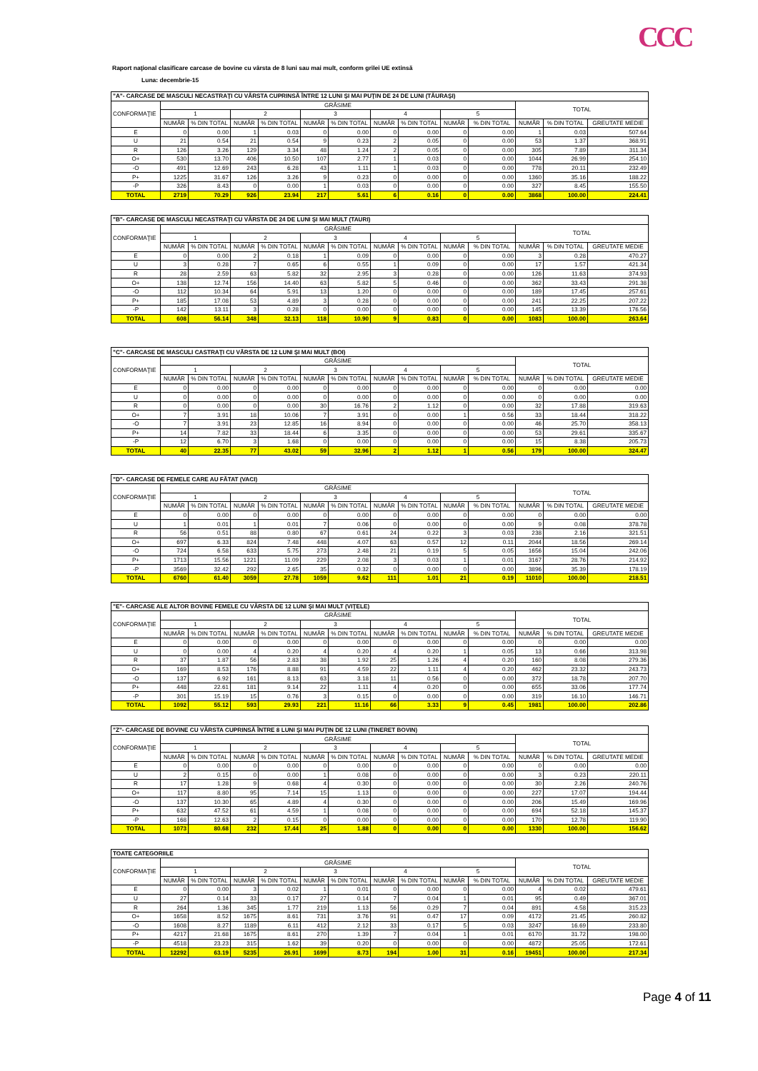CCC
Raport naţional clasificare carcase de bovine cu vârsta de 8 luni sau mai mult, conform grilei UE extinsă
Luna: decembrie-15
| "A"- CARCASE DE MASCULI NECASTRAŢI CU VÂRSTA CUPRINSĂ ÎNTRE 12 LUNI ŞI MAI PUŢIN DE 24 DE LUNI (TĂURAŞI) | | | | | | | | | | | | | |
| --- | --- | --- | --- | --- | --- | --- | --- | --- | --- | --- | --- | --- | --- |
| CONFORMAŢIE | GRĂSIME | | | | | | | | | | TOTAL | | |
| | 1 | | 2 | | 3 | | 4 | | 5 | | | | |
| | NUMĂR | % DIN TOTAL | NUMĂR | % DIN TOTAL | NUMĂR | % DIN TOTAL | NUMĂR | % DIN TOTAL | NUMĂR | % DIN TOTAL | NUMĂR | % DIN TOTAL | GREUTATE MEDIE |
| E | 0 | 0.00 | 1 | 0.03 | 0 | 0.00 | 0 | 0.00 | 0 | 0.00 | 1 | 0.03 | 507.64 |
| U | 21 | 0.54 | 21 | 0.54 | 9 | 0.23 | 2 | 0.05 | 0 | 0.00 | 53 | 1.37 | 368.91 |
| R | 126 | 3.26 | 129 | 3.34 | 48 | 1.24 | 2 | 0.05 | 0 | 0.00 | 305 | 7.89 | 311.34 |
| O+ | 530 | 13.70 | 406 | 10.50 | 107 | 2.77 | 1 | 0.03 | 0 | 0.00 | 1044 | 26.99 | 254.10 |
| -O | 491 | 12.69 | 243 | 6.28 | 43 | 1.11 | 1 | 0.03 | 0 | 0.00 | 778 | 20.11 | 232.49 |
| P+ | 1225 | 31.67 | 126 | 3.26 | 9 | 0.23 | 0 | 0.00 | 0 | 0.00 | 1360 | 35.16 | 188.22 |
| -P | 326 | 8.43 | 0 | 0.00 | 1 | 0.03 | 0 | 0.00 | 0 | 0.00 | 327 | 8.45 | 155.50 |
| TOTAL | 2719 | 70.29 | 926 | 23.94 | 217 | 5.61 | 6 | 0.16 | 0 | 0.00 | 3868 | 100.00 | 224.41 |
| "B"- CARCASE DE MASCULI NECASTRAŢI CU VÂRSTA DE 24 DE LUNI ŞI MAI MULT (TAURI) | | | | | | | | | | | | | |
| --- | --- | --- | --- | --- | --- | --- | --- | --- | --- | --- | --- | --- | --- |
| CONFORMAŢIE | GRĂSIME | | | | | | | | | | TOTAL | | |
| | 1 | | 2 | | 3 | | 4 | | 5 | | | | |
| | NUMĂR | % DIN TOTAL | NUMĂR | % DIN TOTAL | NUMĂR | % DIN TOTAL | NUMĂR | % DIN TOTAL | NUMĂR | % DIN TOTAL | NUMĂR | % DIN TOTAL | GREUTATE MEDIE |
| E | 0 | 0.00 | 2 | 0.18 | 1 | 0.09 | 0 | 0.00 | 0 | 0.00 | 3 | 0.28 | 470.27 |
| U | 3 | 0.28 | 7 | 0.65 | 6 | 0.55 | 1 | 0.09 | 0 | 0.00 | 17 | 1.57 | 421.34 |
| R | 28 | 2.59 | 63 | 5.82 | 32 | 2.95 | 3 | 0.28 | 0 | 0.00 | 126 | 11.63 | 374.93 |
| O+ | 138 | 12.74 | 156 | 14.40 | 63 | 5.82 | 5 | 0.46 | 0 | 0.00 | 362 | 33.43 | 291.38 |
| -O | 112 | 10.34 | 64 | 5.91 | 13 | 1.20 | 0 | 0.00 | 0 | 0.00 | 189 | 17.45 | 257.61 |
| P+ | 185 | 17.08 | 53 | 4.89 | 3 | 0.28 | 0 | 0.00 | 0 | 0.00 | 241 | 22.25 | 207.22 |
| -P | 142 | 13.11 | 3 | 0.28 | 0 | 0.00 | 0 | 0.00 | 0 | 0.00 | 145 | 13.39 | 176.56 |
| TOTAL | 608 | 56.14 | 348 | 32.13 | 118 | 10.90 | 9 | 0.83 | 0 | 0.00 | 1083 | 100.00 | 263.64 |
| "C"- CARCASE DE MASCULI CASTRAŢI CU VÂRSTA DE 12 LUNI ŞI MAI MULT (BOI) | | | | | | | | | | | | | |
| --- | --- | --- | --- | --- | --- | --- | --- | --- | --- | --- | --- | --- | --- |
| CONFORMAŢIE | GRĂSIME | | | | | | | | | | TOTAL | | |
| | 1 | | 2 | | 3 | | 4 | | 5 | | | | |
| | NUMĂR | % DIN TOTAL | NUMĂR | % DIN TOTAL | NUMĂR | % DIN TOTAL | NUMĂR | % DIN TOTAL | NUMĂR | % DIN TOTAL | NUMĂR | % DIN TOTAL | GREUTATE MEDIE |
| E | 0 | 0.00 | 0 | 0.00 | 0 | 0.00 | 0 | 0.00 | 0 | 0.00 | 0 | 0.00 | 0.00 |
| U | 0 | 0.00 | 0 | 0.00 | 0 | 0.00 | 0 | 0.00 | 0 | 0.00 | 0 | 0.00 | 0.00 |
| R | 0 | 0.00 | 0 | 0.00 | 30 | 16.76 | 2 | 1.12 | 0 | 0.00 | 32 | 17.88 | 319.63 |
| O+ | 7 | 3.91 | 18 | 10.06 | 7 | 3.91 | 0 | 0.00 | 1 | 0.56 | 33 | 18.44 | 318.22 |
| -O | 7 | 3.91 | 23 | 12.85 | 16 | 8.94 | 0 | 0.00 | 0 | 0.00 | 46 | 25.70 | 358.13 |
| P+ | 14 | 7.82 | 33 | 18.44 | 6 | 3.35 | 0 | 0.00 | 0 | 0.00 | 53 | 29.61 | 335.67 |
| -P | 12 | 6.70 | 3 | 1.68 | 0 | 0.00 | 0 | 0.00 | 0 | 0.00 | 15 | 8.38 | 205.73 |
| TOTAL | 40 | 22.35 | 77 | 43.02 | 59 | 32.96 | 2 | 1.12 | 1 | 0.56 | 179 | 100.00 | 324.47 |
| "D"- CARCASE DE FEMELE CARE AU FĂTAT (VACI) | | | | | | | | | | | | | |
| --- | --- | --- | --- | --- | --- | --- | --- | --- | --- | --- | --- | --- | --- |
| CONFORMAŢIE | GRĂSIME | | | | | | | | | | TOTAL | | |
| | 1 | | 2 | | 3 | | 4 | | 5 | | | | |
| | NUMĂR | % DIN TOTAL | NUMĂR | % DIN TOTAL | NUMĂR | % DIN TOTAL | NUMĂR | % DIN TOTAL | NUMĂR | % DIN TOTAL | NUMĂR | % DIN TOTAL | GREUTATE MEDIE |
| E | 0 | 0.00 | 0 | 0.00 | 0 | 0.00 | 0 | 0.00 | 0 | 0.00 | 0 | 0.00 | 0.00 |
| U | 1 | 0.01 | 1 | 0.01 | 7 | 0.06 | 0 | 0.00 | 0 | 0.00 | 9 | 0.08 | 378.78 |
| R | 56 | 0.51 | 88 | 0.80 | 67 | 0.61 | 24 | 0.22 | 3 | 0.03 | 238 | 2.16 | 321.51 |
| O+ | 697 | 6.33 | 824 | 7.48 | 448 | 4.07 | 63 | 0.57 | 12 | 0.11 | 2044 | 18.56 | 269.14 |
| -O | 724 | 6.58 | 633 | 5.75 | 273 | 2.48 | 21 | 0.19 | 5 | 0.05 | 1656 | 15.04 | 242.06 |
| P+ | 1713 | 15.56 | 1221 | 11.09 | 229 | 2.08 | 3 | 0.03 | 1 | 0.01 | 3167 | 28.76 | 214.92 |
| -P | 3569 | 32.42 | 292 | 2.65 | 35 | 0.32 | 0 | 0.00 | 0 | 0.00 | 3896 | 35.39 | 178.19 |
| TOTAL | 6760 | 61.40 | 3059 | 27.78 | 1059 | 9.62 | 111 | 1.01 | 21 | 0.19 | 11010 | 100.00 | 218.51 |
| "E"- CARCASE ALE ALTOR BOVINE FEMELE CU VÂRSTA DE 12 LUNI ŞI MAI MULT (VIŢELE) | | | | | | | | | | | | | |
| --- | --- | --- | --- | --- | --- | --- | --- | --- | --- | --- | --- | --- | --- |
| CONFORMAŢIE | GRĂSIME | | | | | | | | | | TOTAL | | |
| | 1 | | 2 | | 3 | | 4 | | 5 | | | | |
| | NUMĂR | % DIN TOTAL | NUMĂR | % DIN TOTAL | NUMĂR | % DIN TOTAL | NUMĂR | % DIN TOTAL | NUMĂR | % DIN TOTAL | NUMĂR | % DIN TOTAL | GREUTATE MEDIE |
| E | 0 | 0.00 | 0 | 0.00 | 0 | 0.00 | 0 | 0.00 | 0 | 0.00 | 0 | 0.00 | 0.00 |
| U | 0 | 0.00 | 4 | 0.20 | 4 | 0.20 | 4 | 0.20 | 1 | 0.05 | 13 | 0.66 | 313.98 |
| R | 37 | 1.87 | 56 | 2.83 | 38 | 1.92 | 25 | 1.26 | 4 | 0.20 | 160 | 8.08 | 279.36 |
| O+ | 169 | 8.53 | 176 | 8.88 | 91 | 4.59 | 22 | 1.11 | 4 | 0.20 | 462 | 23.32 | 243.73 |
| -O | 137 | 6.92 | 161 | 8.13 | 63 | 3.18 | 11 | 0.56 | 0 | 0.00 | 372 | 18.78 | 207.70 |
| P+ | 448 | 22.61 | 181 | 9.14 | 22 | 1.11 | 4 | 0.20 | 0 | 0.00 | 655 | 33.06 | 177.74 |
| -P | 301 | 15.19 | 15 | 0.76 | 3 | 0.15 | 0 | 0.00 | 0 | 0.00 | 319 | 16.10 | 146.71 |
| TOTAL | 1092 | 55.12 | 593 | 29.93 | 221 | 11.16 | 66 | 3.33 | 9 | 0.45 | 1981 | 100.00 | 202.86 |
| "Z"- CARCASE DE BOVINE CU VÂRSTA CUPRINSĂ ÎNTRE 8 LUNI ŞI MAI PUŢIN DE 12 LUNI (TINERET BOVIN) | | | | | | | | | | | | | |
| --- | --- | --- | --- | --- | --- | --- | --- | --- | --- | --- | --- | --- | --- |
| CONFORMAŢIE | GRĂSIME | | | | | | | | | | TOTAL | | |
| | 1 | | 2 | | 3 | | 4 | | 5 | | | | |
| | NUMĂR | % DIN TOTAL | NUMĂR | % DIN TOTAL | NUMĂR | % DIN TOTAL | NUMĂR | % DIN TOTAL | NUMĂR | % DIN TOTAL | NUMĂR | % DIN TOTAL | GREUTATE MEDIE |
| E | 0 | 0.00 | 0 | 0.00 | 0 | 0.00 | 0 | 0.00 | 0 | 0.00 | 0 | 0.00 | 0.00 |
| U | 2 | 0.15 | 0 | 0.00 | 1 | 0.08 | 0 | 0.00 | 0 | 0.00 | 3 | 0.23 | 220.11 |
| R | 17 | 1.28 | 9 | 0.68 | 4 | 0.30 | 0 | 0.00 | 0 | 0.00 | 30 | 2.26 | 240.76 |
| O+ | 117 | 8.80 | 95 | 7.14 | 15 | 1.13 | 0 | 0.00 | 0 | 0.00 | 227 | 17.07 | 194.44 |
| -O | 137 | 10.30 | 65 | 4.89 | 4 | 0.30 | 0 | 0.00 | 0 | 0.00 | 206 | 15.49 | 169.96 |
| P+ | 632 | 47.52 | 61 | 4.59 | 1 | 0.08 | 0 | 0.00 | 0 | 0.00 | 694 | 52.18 | 145.37 |
| -P | 168 | 12.63 | 2 | 0.15 | 0 | 0.00 | 0 | 0.00 | 0 | 0.00 | 170 | 12.78 | 119.90 |
| TOTAL | 1073 | 80.68 | 232 | 17.44 | 25 | 1.88 | 0 | 0.00 | 0 | 0.00 | 1330 | 100.00 | 156.62 |
| TOATE CATEGORIILE | | | | | | | | | | | | | |
| --- | --- | --- | --- | --- | --- | --- | --- | --- | --- | --- | --- | --- | --- |
| CONFORMAŢIE | GRĂSIME | | | | | | | | | | TOTAL | | |
| | 1 | | 2 | | 3 | | 4 | | 5 | | | | |
| | NUMĂR | % DIN TOTAL | NUMĂR | % DIN TOTAL | NUMĂR | % DIN TOTAL | NUMĂR | % DIN TOTAL | NUMĂR | % DIN TOTAL | NUMĂR | % DIN TOTAL | GREUTATE MEDIE |
| E | 0 | 0.00 | 3 | 0.02 | 1 | 0.01 | 0 | 0.00 | 0 | 0.00 | 4 | 0.02 | 479.61 |
| U | 27 | 0.14 | 33 | 0.17 | 27 | 0.14 | 7 | 0.04 | 1 | 0.01 | 95 | 0.49 | 367.01 |
| R | 264 | 1.36 | 345 | 1.77 | 219 | 1.13 | 56 | 0.29 | 7 | 0.04 | 891 | 4.58 | 315.23 |
| O+ | 1658 | 8.52 | 1675 | 8.61 | 731 | 3.76 | 91 | 0.47 | 17 | 0.09 | 4172 | 21.45 | 260.82 |
| -O | 1608 | 8.27 | 1189 | 6.11 | 412 | 2.12 | 33 | 0.17 | 5 | 0.03 | 3247 | 16.69 | 233.80 |
| P+ | 4217 | 21.68 | 1675 | 8.61 | 270 | 1.39 | 7 | 0.04 | 1 | 0.01 | 6170 | 31.72 | 198.00 |
| -P | 4518 | 23.23 | 315 | 1.62 | 39 | 0.20 | 0 | 0.00 | 0 | 0.00 | 4872 | 25.05 | 172.61 |
| TOTAL | 12292 | 63.19 | 5235 | 26.91 | 1699 | 8.73 | 194 | 1.00 | 31 | 0.16 | 19451 | 100.00 | 217.34 |
Page 4 of 11